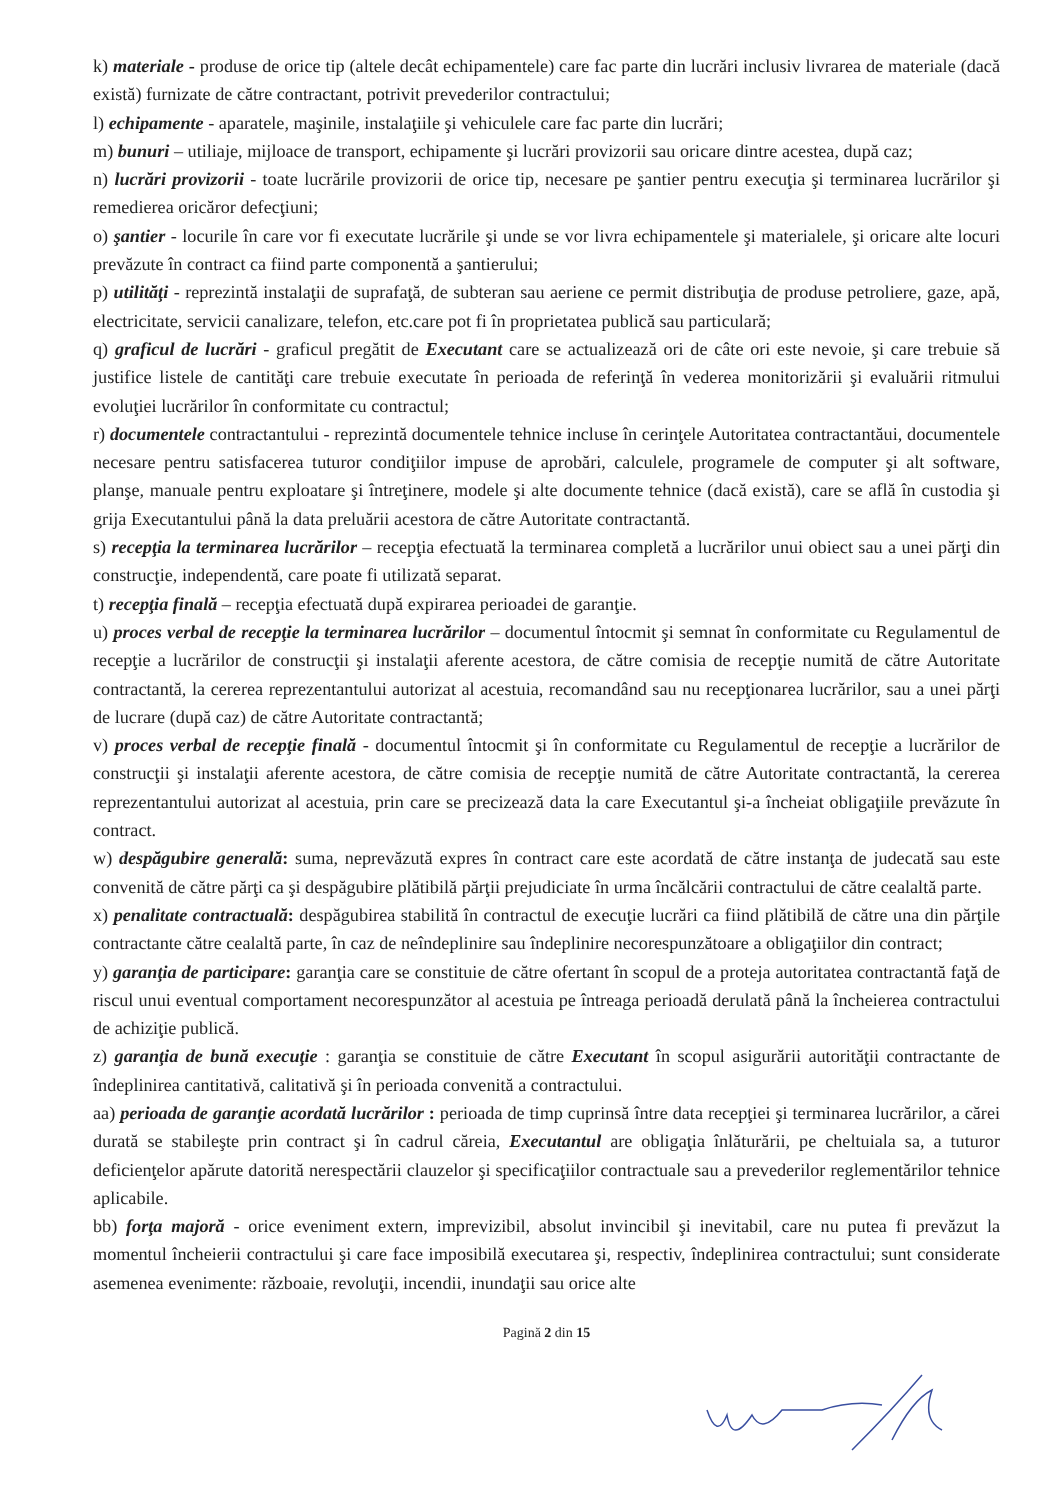k) materiale - produse de orice tip (altele decât echipamentele) care fac parte din lucrări inclusiv livrarea de materiale (dacă există) furnizate de către contractant, potrivit prevederilor contractului;
l) echipamente - aparatele, maşinile, instalaţiile şi vehiculele care fac parte din lucrări;
m) bunuri – utiliaje, mijloace de transport, echipamente şi lucrări provizorii sau oricare dintre acestea, după caz;
n) lucrări provizorii - toate lucrările provizorii de orice tip, necesare pe şantier pentru execuţia şi terminarea lucrărilor şi remedierea oricăror defecţiuni;
o) şantier - locurile în care vor fi executate lucrările şi unde se vor livra echipamentele şi materialele, şi oricare alte locuri prevăzute în contract ca fiind parte componentă a şantierului;
p) utilităţi - reprezintă instalaţii de suprafaţă, de subteran sau aeriene ce permit distribuţia de produse petroliere, gaze, apă, electricitate, servicii canalizare, telefon, etc.care pot fi în proprietatea publică sau particulară;
q) graficul de lucrări - graficul pregătit de Executant care se actualizează ori de câte ori este nevoie, şi care trebuie să justifice listele de cantităţi care trebuie executate în perioada de referinţă în vederea monitorizării şi evaluării ritmului evoluţiei lucrărilor în conformitate cu contractul;
r) documentele contractantului - reprezintă documentele tehnice incluse în cerinţele Autoritatea contractantăui, documentele necesare pentru satisfacerea tuturor condiţiilor impuse de aprobări, calculele, programele de computer şi alt software, planşe, manuale pentru exploatare şi întreţinere, modele şi alte documente tehnice (dacă există), care se află în custodia şi grija Executantului până la data preluării acestora de către Autoritate contractantă.
s) recepţia la terminarea lucrărilor – recepţia efectuată la terminarea completă a lucrărilor unui obiect sau a unei părţi din construcţie, independentă, care poate fi utilizată separat.
t) recepţia finală – recepţia efectuată după expirarea perioadei de garanţie.
u) proces verbal de recepţie la terminarea lucrărilor – documentul întocmit şi semnat în conformitate cu Regulamentul de recepţie a lucrărilor de construcţii şi instalaţii aferente acestora, de către comisia de recepţie numită de către Autoritate contractantă, la cererea reprezentantului autorizat al acestuia, recomandând sau nu recepţionarea lucrărilor, sau a unei părţi de lucrare (după caz) de către Autoritate contractantă;
v) proces verbal de recepţie finală - documentul întocmit şi în conformitate cu Regulamentul de recepţie a lucrărilor de construcţii şi instalaţii aferente acestora, de către comisia de recepţie numită de către Autoritate contractantă, la cererea reprezentantului autorizat al acestuia, prin care se precizează data la care Executantul şi-a încheiat obligaţiile prevăzute în contract.
w) despăgubire generală: suma, neprevăzută expres în contract care este acordată de către instanţa de judecată sau este convenită de către părţi ca şi despăgubire plătibilă părţii prejudiciate în urma încălcării contractului de către cealaltă parte.
x) penalitate contractuală: despăgubirea stabilită în contractul de execuţie lucrări ca fiind plătibilă de către una din părţile contractante către cealaltă parte, în caz de neîndeplinire sau îndeplinire necorespunzătoare a obligaţiilor din contract;
y) garanţia de participare: garanţia care se constituie de către ofertant în scopul de a proteja autoritatea contractantă faţă de riscul unui eventual comportament necorespunzător al acestuia pe întreaga perioadă derulată până la încheierea contractului de achiziţie publică.
z) garanţia de bună execuţie : garanţia se constituie de către Executant în scopul asigurării autorităţii contractante de îndeplinirea cantitativă, calitativă şi în perioada convenită a contractului.
aa) perioada de garanţie acordată lucrărilor : perioada de timp cuprinsă între data recepţiei şi terminarea lucrărilor, a cărei durată se stabileşte prin contract şi în cadrul căreia, Executantul are obligaţia înlăturării, pe cheltuiala sa, a tuturor deficienţelor apărute datorită nerespectării clauzelor şi specificaţiilor contractuale sau a prevederilor reglementărilor tehnice aplicabile.
bb) forţa majoră - orice eveniment extern, imprevizibil, absolut invincibil şi inevitabil, care nu putea fi prevăzut la momentul încheierii contractului şi care face imposibilă executarea şi, respectiv, îndeplinirea contractului; sunt considerate asemenea evenimente: războaie, revoluţii, incendii, inundaţii sau orice alte
Pagină 2 din 15